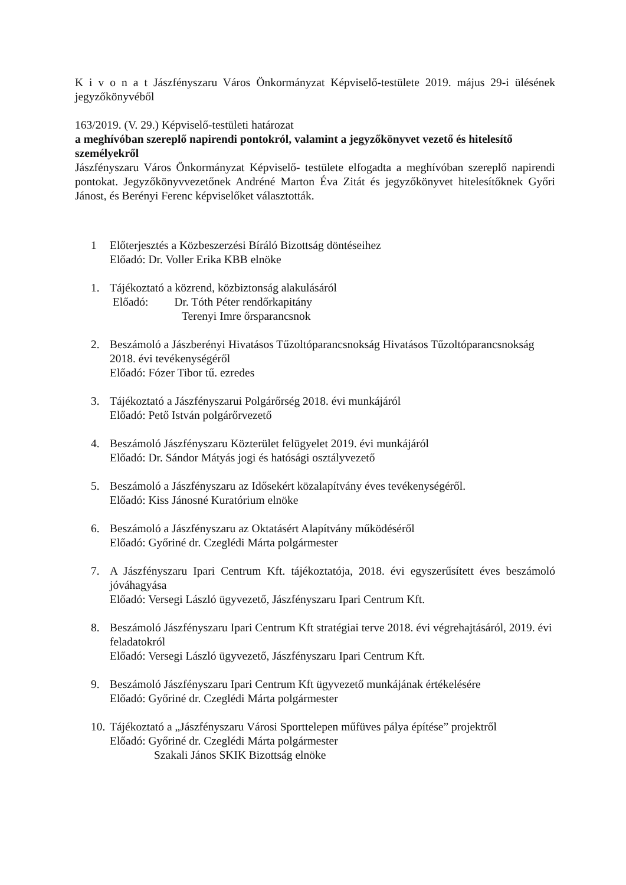K i v o n a t Jászfényszaru Város Önkormányzat Képviselő-testülete 2019. május 29-i ülésének jegyzőkönyvéből
163/2019. (V. 29.) Képviselő-testületi határozat
a meghívóban szereplő napirendi pontokról, valamint a jegyzőkönyvet vezető és hitelesítő személyekről
Jászfényszaru Város Önkormányzat Képviselő- testülete elfogadta a meghívóban szereplő napirendi pontokat. Jegyzőkönyvvezetőnek Andréné Marton Éva Zitát és jegyzőkönyvet hitelesítőknek Győri Jánost, és Berényi Ferenc képviselőket választották.
1 Előterjesztés a Közbeszerzési Bíráló Bizottság döntéseihez
Előadó: Dr. Voller Erika KBB elnöke
1. Tájékoztató a közrend, közbiztonság alakulásáról
Előadó: Dr. Tóth Péter rendőrkapitány
Terenyi Imre őrsparancsnok
2. Beszámoló a Jászberényi Hivatásos Tűzoltóparancsnokság Hivatásos Tűzoltóparancsnokság 2018. évi tevékenységéről
Előadó: Fózer Tibor tű. ezredes
3. Tájékoztató a Jászfényszarui Polgárőrség 2018. évi munkájáról
Előadó: Pető István polgárőrvezető
4. Beszámoló Jászfényszaru Közterület felügyelet 2019. évi munkájáról
Előadó: Dr. Sándor Mátyás jogi és hatósági osztályvezető
5. Beszámoló a Jászfényszaru az Idősekért közalapítvány éves tevékenységéről.
Előadó: Kiss Jánosné Kuratórium elnöke
6. Beszámoló a Jászfényszaru az Oktatásért Alapítvány működéséről
Előadó: Győriné dr. Czeglédi Márta polgármester
7. A Jászfényszaru Ipari Centrum Kft. tájékoztatója, 2018. évi egyszerűsített éves beszámoló jóváhagyása
Előadó: Versegi László ügyvezető, Jászfényszaru Ipari Centrum Kft.
8. Beszámoló Jászfényszaru Ipari Centrum Kft stratégiai terve 2018. évi végrehajtásáról, 2019. évi feladatokról
Előadó: Versegi László ügyvezető, Jászfényszaru Ipari Centrum Kft.
9. Beszámoló Jászfényszaru Ipari Centrum Kft ügyvezető munkájának értékelésére
Előadó: Győriné dr. Czeglédi Márta polgármester
10.
Tájékoztató a „Jászfényszaru Városi Sporttelepen műfüves pálya építése” projektről
Előadó: Győriné dr. Czeglédi Márta polgármester
Szakali János SKIK Bizottság elnöke